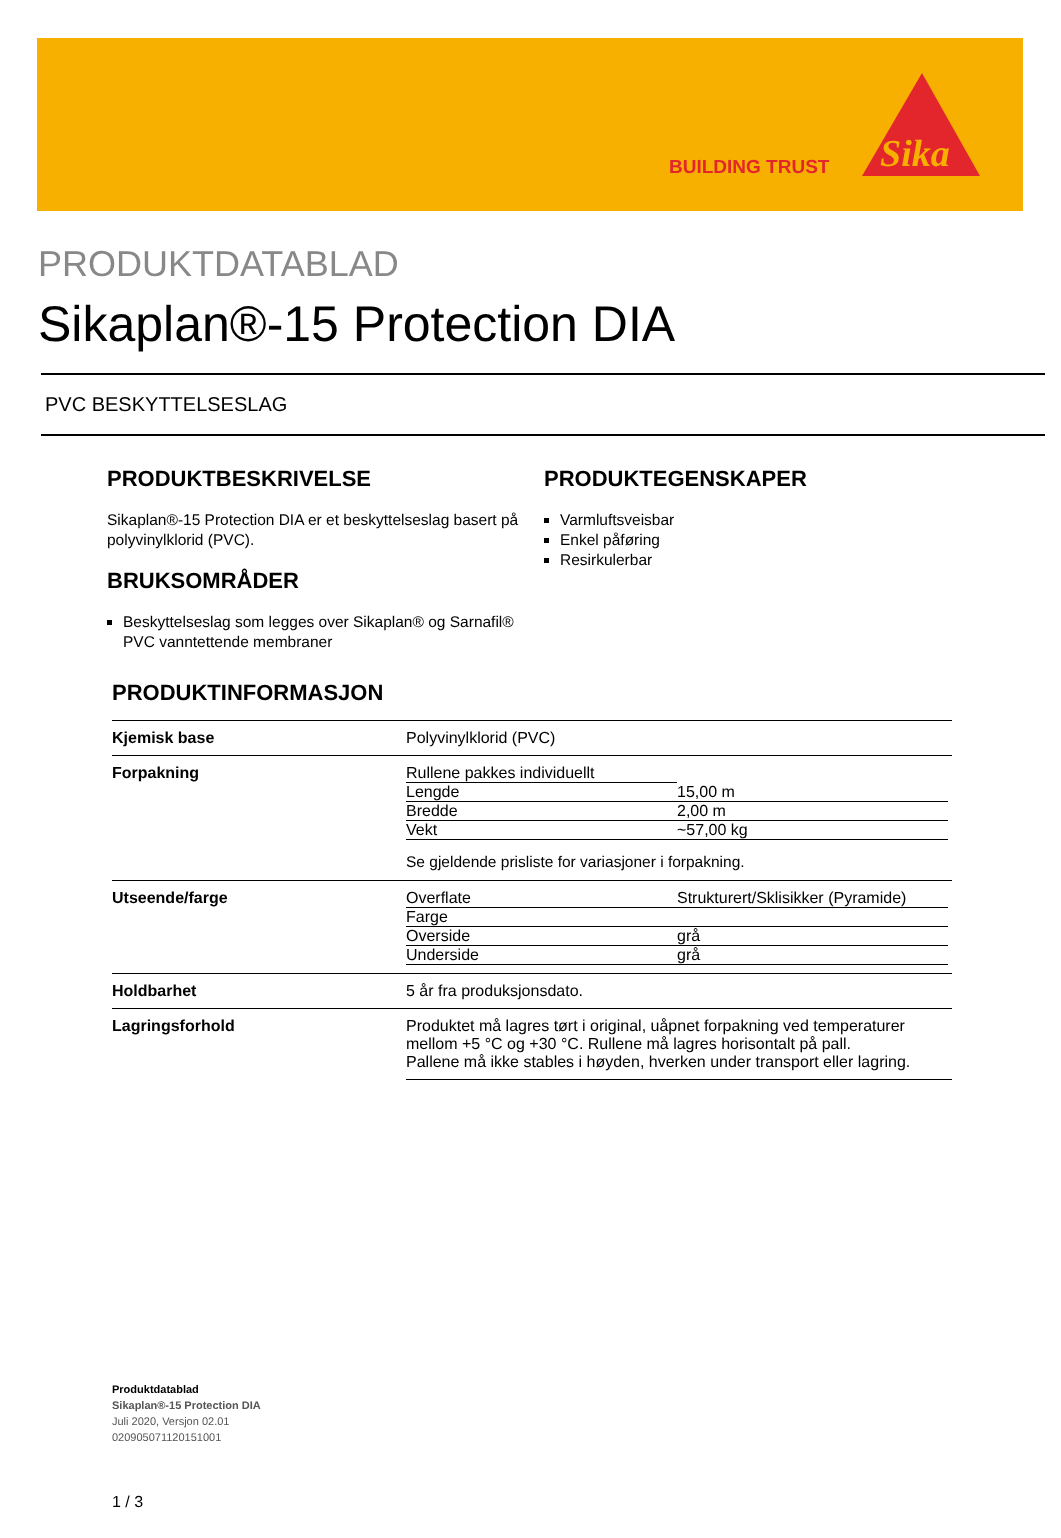BUILDING TRUST
Sika
PRODUKTDATABLAD
Sikaplan®-15 Protection DIA
PVC BESKYTTELSESLAG
PRODUKTBESKRIVELSE
Sikaplan®-15 Protection DIA er et beskyttelseslag basert på polyvinylklorid (PVC).
BRUKSOMRÅDER
Beskyttelseslag som legges over Sikaplan® og Sarnafil® PVC vanntettende membraner
PRODUKTEGENSKAPER
Varmluftsveisbar
Enkel påføring
Resirkulerbar
PRODUKTINFORMASJON
| Kjemisk base | Polyvinylklorid (PVC) |
| Forpakning | / Rullene pakkes individuellt / / / Lengde / 15,00 m / / Bredde / 2,00 m / / Vekt / ~57,00 kg / Se gjeldende prisliste for variasjoner i forpakning. |
| Utseende/farge | / Overflate / Strukturert/Sklisikker (Pyramide) / / Farge / / / Overside / grå / / Underside / grå / |
| Holdbarhet | 5 år fra produksjonsdato. |
| Lagringsforhold | Produktet må lagres tørt i original, uåpnet forpakning ved temperaturer mellom +5 °C og +30 °C. Rullene må lagres horisontalt på pall. Pallene må ikke stables i høyden, hverken under transport eller lagring. |
Produktdatablad
Sikaplan®-15 Protection DIA
Juli 2020, Versjon 02.01
020905071120151001
1 / 3